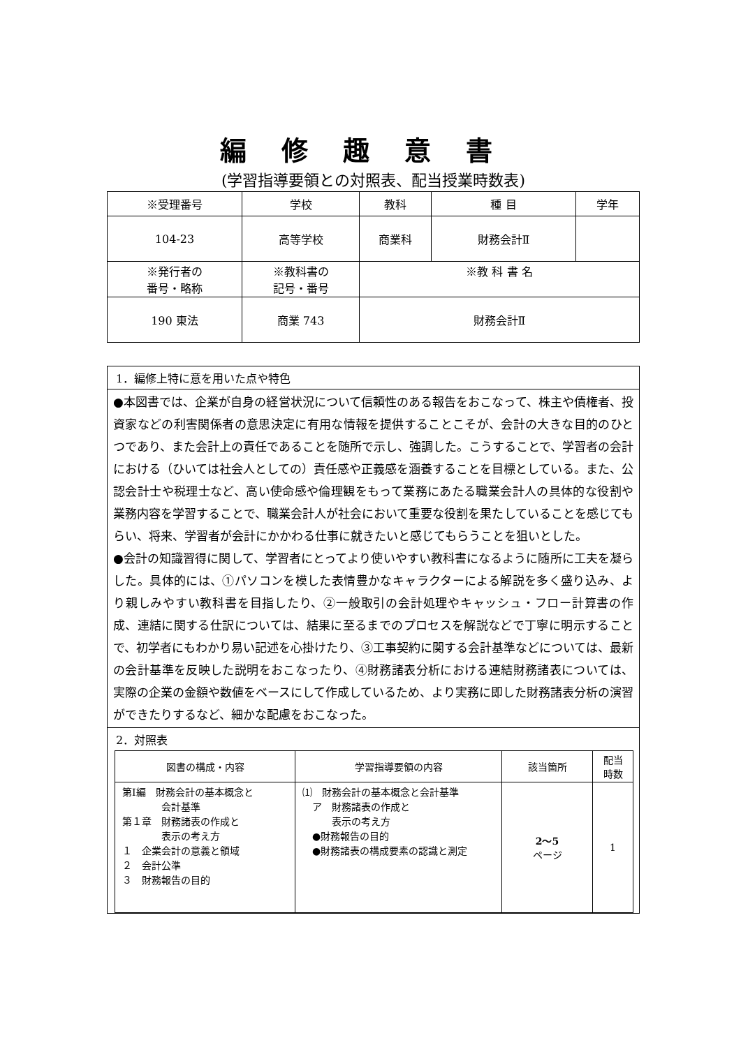編修趣意書
(学習指導要領との対照表、配当授業時数表)
| ※受理番号 | 学校 | 教科 | 種 目 | 学年 |
| 104-23 | 高等学校 | 商業科 | 財務会計Ⅱ | |
| ※発行者の 番号・略称 | ※教科書の 記号・番号 | ※教 科 書 名 | | |
| 190 東法 | 商業 743 | 財務会計Ⅱ | | |
1．編修上特に意を用いた点や特色
●本図書では、企業が自身の経営状況について信頼性のある報告をおこなって、株主や債権者、投資家などの利害関係者の意思決定に有用な情報を提供することこそが、会計の大きな目的のひとつであり、また会計上の責任であることを随所で示し、強調した。こうすることで、学習者の会計における（ひいては社会人としての）責任感や正義感を涵養することを目標としている。また、公認会計士や税理士など、高い使命感や倫理観をもって業務にあたる職業会計人の具体的な役割や業務内容を学習することで、職業会計人が社会において重要な役割を果たしていることを感じてもらい、将来、学習者が会計にかかわる仕事に就きたいと感じてもらうことを狙いとした。
●会計の知識習得に関して、学習者にとってより使いやすい教科書になるように随所に工夫を凝らした。具体的には、①パソコンを模した表情豊かなキャラクターによる解説を多く盛り込み、より親しみやすい教科書を目指したり、②一般取引の会計処理やキャッシュ・フロー計算書の作成、連結に関する仕訳については、結果に至るまでのプロセスを解説などで丁寧に明示することで、初学者にもわかり易い記述を心掛けたり、③工事契約に関する会計基準などについては、最新の会計基準を反映した説明をおこなったり、④財務諸表分析における連結財務諸表については、実際の企業の金額や数値をベースにして作成しているため、より実務に即した財務諸表分析の演習ができたりするなど、細かな配慮をおこなった。
2．対照表
| 図書の構成・内容 | 学習指導要領の内容 | 該当箇所 | 配当 時数 |
| --- | --- | --- | --- |
| 第Ⅰ編 財務会計の基本概念と 会計基準 第１章 財務諸表の作成と 表示の考え方 １ 企業会計の意義と領域 ２ 会計公準 ３ 財務報告の目的 | ⑴ 財務会計の基本概念と会計基準 ア 財務諸表の作成と 表示の考え方 ●財務報告の目的 ●財務諸表の構成要素の認識と測定 | 2～5 ページ | 1 |